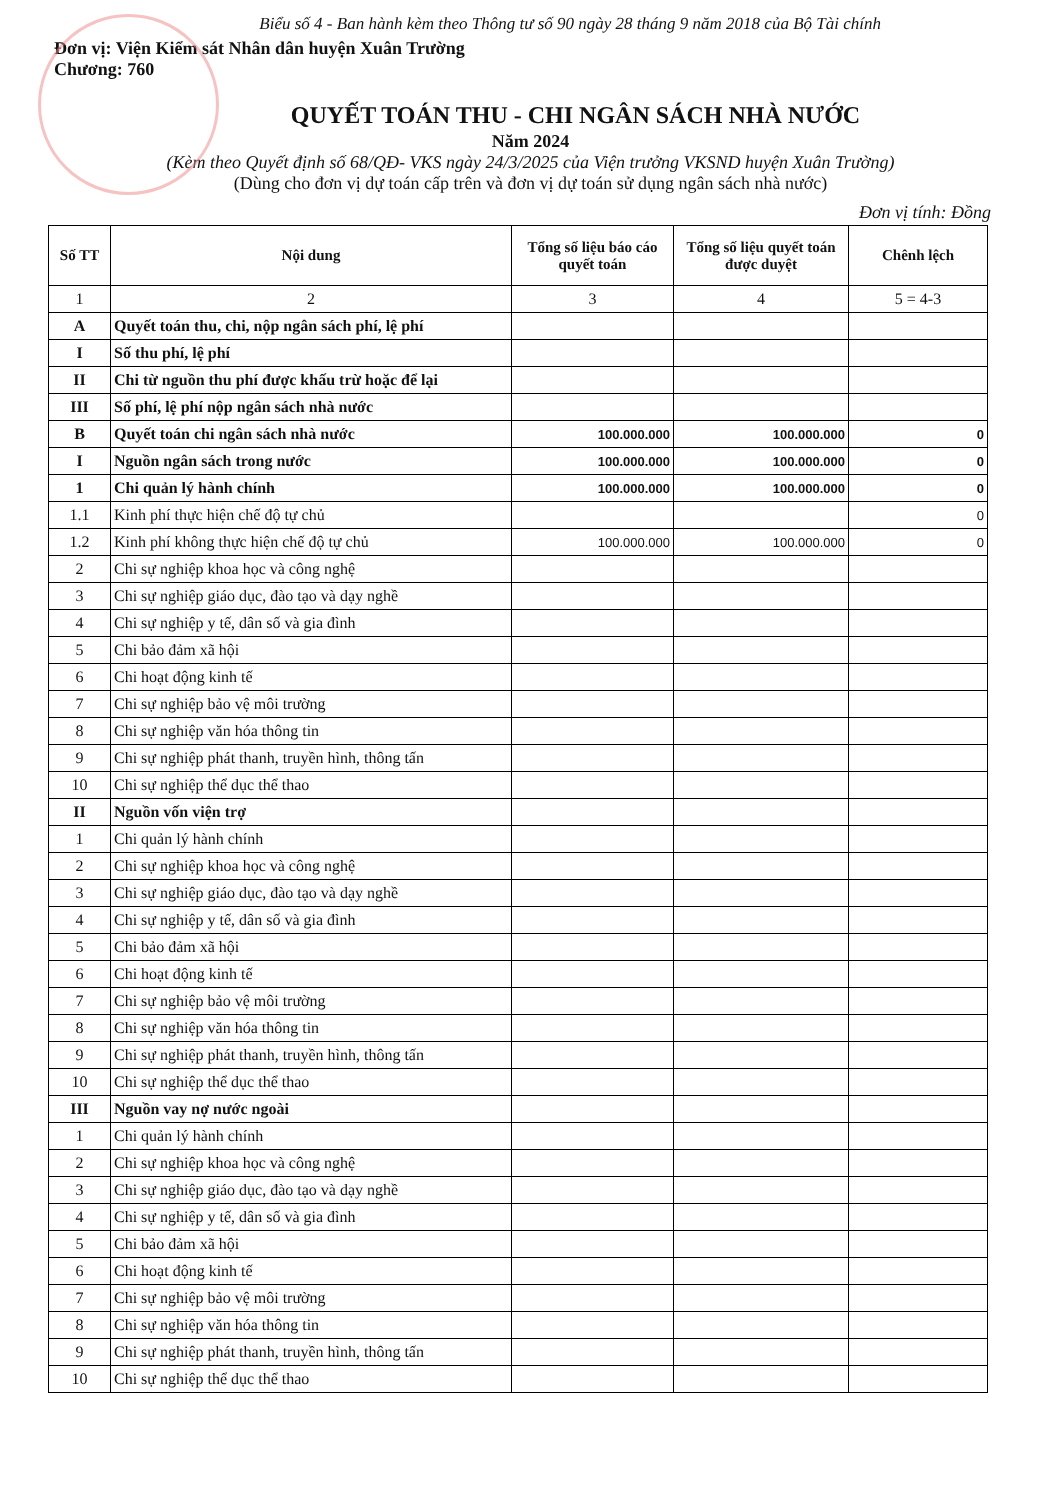Biểu số 4 - Ban hành kèm theo Thông tư số 90 ngày 28 tháng 9 năm 2018 của Bộ Tài chính
Đơn vị: Viện Kiểm sát Nhân dân huyện Xuân Trường
Chương: 760
QUYẾT TOÁN THU - CHI NGÂN SÁCH NHÀ NƯỚC
Năm 2024
(Kèm theo Quyết định số 68/QĐ- VKS ngày 24/3/2025 của Viện trưởng VKSND huyện Xuân Trường)
(Dùng cho đơn vị dự toán cấp trên và đơn vị dự toán sử dụng ngân sách nhà nước)
Đơn vị tính: Đồng
| Số TT | Nội dung | Tổng số liệu báo cáo quyết toán | Tổng số liệu quyết toán được duyệt | Chênh lệch |
| --- | --- | --- | --- | --- |
| 1 | 2 | 3 | 4 | 5 = 4-3 |
| A | Quyết toán thu, chi, nộp ngân sách phí, lệ phí | | | |
| I | Số thu phí, lệ phí | | | |
| II | Chi từ nguồn thu phí được khấu trừ hoặc để lại | | | |
| III | Số phí, lệ phí nộp ngân sách nhà nước | | | |
| B | Quyết toán chi ngân sách nhà nước | 100.000.000 | 100.000.000 | 0 |
| I | Nguồn ngân sách trong nước | 100.000.000 | 100.000.000 | 0 |
| 1 | Chi quản lý hành chính | 100.000.000 | 100.000.000 | 0 |
| 1.1 | Kinh phí thực hiện chế độ tự chủ | | | 0 |
| 1.2 | Kinh phí không thực hiện chế độ tự chủ | 100.000.000 | 100.000.000 | 0 |
| 2 | Chi sự nghiệp khoa học và công nghệ | | | |
| 3 | Chi sự nghiệp giáo dục, đào tạo và dạy nghề | | | |
| 4 | Chi sự nghiệp y tế, dân số và gia đình | | | |
| 5 | Chi bảo đảm xã hội | | | |
| 6 | Chi hoạt động kinh tế | | | |
| 7 | Chi sự nghiệp bảo vệ môi trường | | | |
| 8 | Chi sự nghiệp văn hóa thông tin | | | |
| 9 | Chi sự nghiệp phát thanh, truyền hình, thông tấn | | | |
| 10 | Chi sự nghiệp thể dục thể thao | | | |
| II | Nguồn vốn viện trợ | | | |
| 1 | Chi quản lý hành chính | | | |
| 2 | Chi sự nghiệp khoa học và công nghệ | | | |
| 3 | Chi sự nghiệp giáo dục, đào tạo và dạy nghề | | | |
| 4 | Chi sự nghiệp y tế, dân số và gia đình | | | |
| 5 | Chi bảo đảm xã hội | | | |
| 6 | Chi hoạt động kinh tế | | | |
| 7 | Chi sự nghiệp bảo vệ môi trường | | | |
| 8 | Chi sự nghiệp văn hóa thông tin | | | |
| 9 | Chi sự nghiệp phát thanh, truyền hình, thông tấn | | | |
| 10 | Chi sự nghiệp thể dục thể thao | | | |
| III | Nguồn vay nợ nước ngoài | | | |
| 1 | Chi quản lý hành chính | | | |
| 2 | Chi sự nghiệp khoa học và công nghệ | | | |
| 3 | Chi sự nghiệp giáo dục, đào tạo và dạy nghề | | | |
| 4 | Chi sự nghiệp y tế, dân số và gia đình | | | |
| 5 | Chi bảo đảm xã hội | | | |
| 6 | Chi hoạt động kinh tế | | | |
| 7 | Chi sự nghiệp bảo vệ môi trường | | | |
| 8 | Chi sự nghiệp văn hóa thông tin | | | |
| 9 | Chi sự nghiệp phát thanh, truyền hình, thông tấn | | | |
| 10 | Chi sự nghiệp thể dục thể thao | | | |